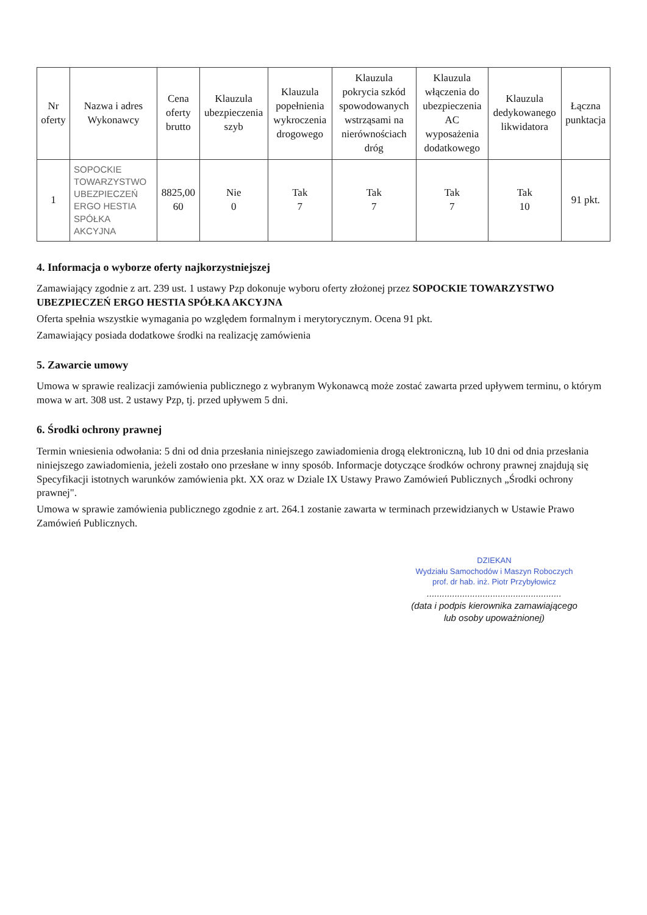| Nr oferty | Nazwa i adres Wykonawcy | Cena oferty brutto | Klauzula ubezpieczenia szyb | Klauzula popełnienia wykroczenia drogowego | Klauzula pokrycia szkód spowodowanych wstrząsami na nierównościach dróg | Klauzula włączenia do ubezpieczenia AC wyposażenia dodatkowego | Klauzula dedykowanego likwidatora | Łączna punktacja |
| --- | --- | --- | --- | --- | --- | --- | --- | --- |
| 1 | SOPOCKIE TOWARZYSTWO UBEZPIECZEŃ ERGO HESTIA SPÓŁKA AKCYJNA | 8825,00 60 | Nie 0 | Tak 7 | Tak 7 | Tak 7 | Tak 10 | 91 pkt. |
4. Informacja o wyborze oferty najkorzystniejszej
Zamawiający zgodnie z art. 239 ust. 1 ustawy Pzp dokonuje wyboru oferty złożonej przez SOPOCKIE TOWARZYSTWO UBEZPIECZEŃ ERGO HESTIA SPÓŁKA AKCYJNA
Oferta spełnia wszystkie wymagania po względem formalnym i merytorycznym. Ocena 91 pkt.
Zamawiający posiada dodatkowe środki na realizację zamówienia
5. Zawarcie umowy
Umowa w sprawie realizacji zamówienia publicznego z wybranym Wykonawcą może zostać zawarta przed upływem terminu, o którym mowa w art. 308 ust. 2 ustawy Pzp, tj. przed upływem 5 dni.
6. Środki ochrony prawnej
Termin wniesienia odwołania: 5 dni od dnia przesłania niniejszego zawiadomienia drogą elektroniczną, lub 10 dni od dnia przesłania niniejszego zawiadomienia, jeżeli zostało ono przesłane w inny sposób. Informacje dotyczące środków ochrony prawnej znajdują się Specyfikacji istotnych warunków zamówienia pkt. XX oraz w Dziale IX Ustawy Prawo Zamówień Publicznych „Środki ochrony prawnej".
Umowa w sprawie zamówienia publicznego zgodnie z art. 264.1 zostanie zawarta w terminach przewidzianych w Ustawie Prawo Zamówień Publicznych.
DZIEKAN
Wydziału Samochodów i Maszyn Roboczych
prof. dr hab. inż. Piotr Przybyłowicz
.....................................................
(data i podpis kierownika zamawiającego
lub osoby upoważnionej)